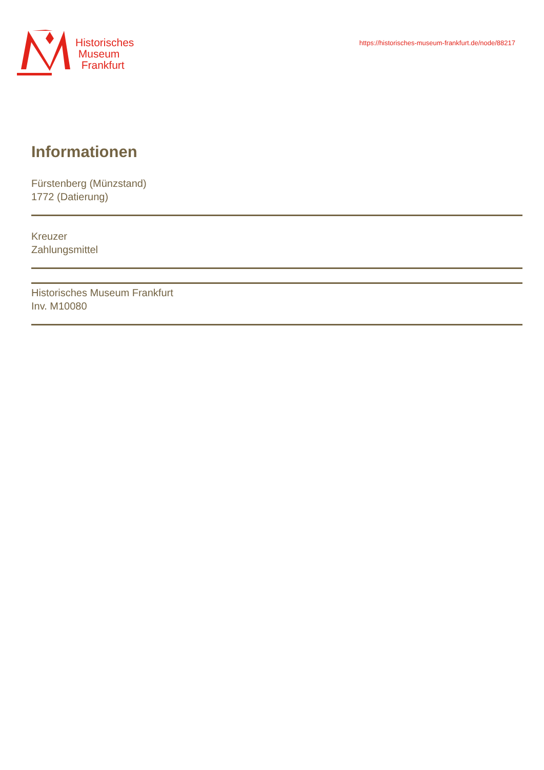Historisches
Museum
Frankfurt
https://historisches-museum-frankfurt.de/node/88217
Informationen
Fürstenberg (Münzstand)
1772 (Datierung)
Kreuzer
Zahlungsmittel
Historisches Museum Frankfurt
Inv. M10080